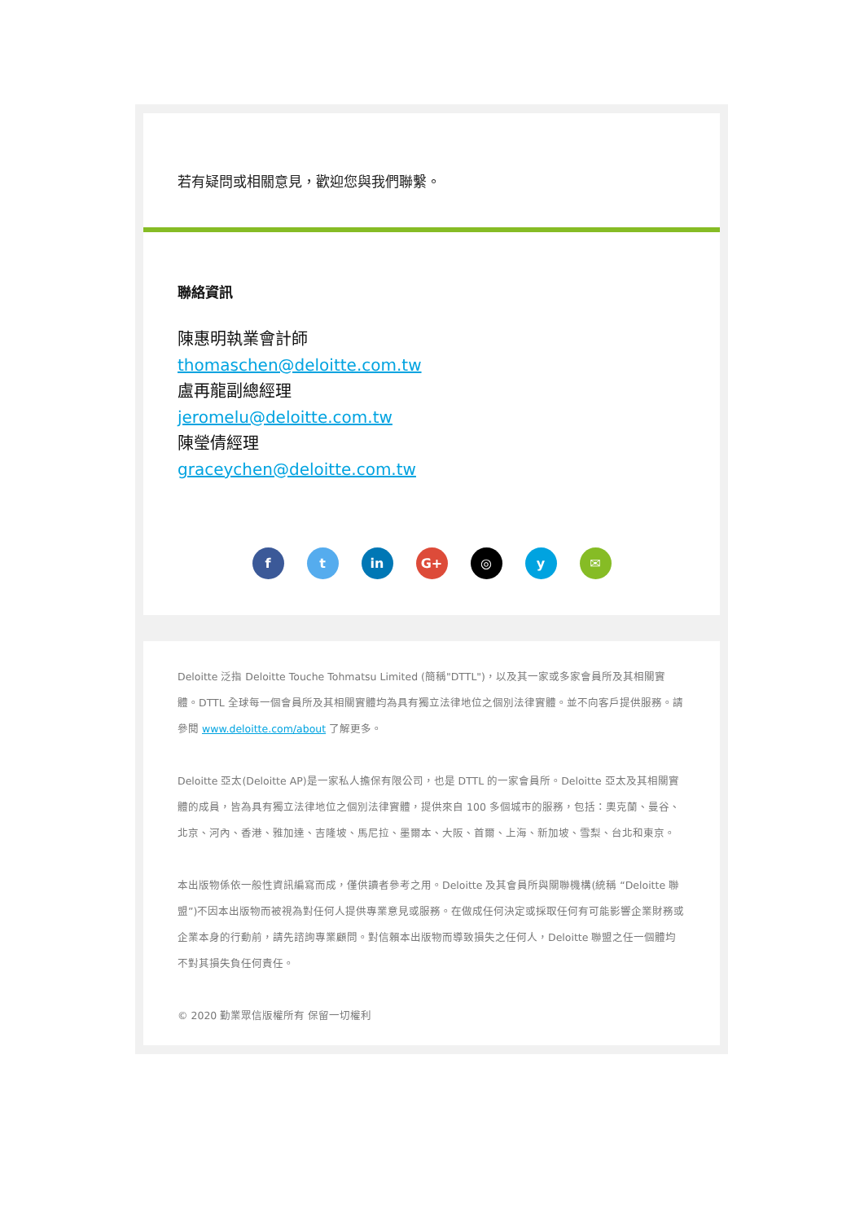若有疑問或相關意見，歡迎您與我們聯繫。
聯絡資訊
陳惠明執業會計師
thomaschen@deloitte.com.tw
盧再龍副總經理
jeromelu@deloitte.com.tw
陳瑩倩經理
graceychen@deloitte.com.tw
f t in G+ ◎ y ✉
Deloitte 泛指 Deloitte Touche Tohmatsu Limited (簡稱"DTTL")，以及其一家或多家會員所及其相關實體。DTTL 全球每一個會員所及其相關實體均為具有獨立法律地位之個別法律實體。並不向客戶提供服務。請參閱 www.deloitte.com/about 了解更多。
Deloitte 亞太(Deloitte AP)是一家私人擔保有限公司，也是 DTTL 的一家會員所。Deloitte 亞太及其相關實體的成員，皆為具有獨立法律地位之個別法律實體，提供來自 100 多個城市的服務，包括：奧克蘭、曼谷、北京、河內、香港、雅加達、吉隆坡、馬尼拉、墨爾本、大阪、首爾、上海、新加坡、雪梨、台北和東京。
本出版物係依一般性資訊編寫而成，僅供讀者參考之用。Deloitte 及其會員所與關聯機構(統稱 “Deloitte 聯盟”)不因本出版物而被視為對任何人提供專業意見或服務。在做成任何決定或採取任何有可能影響企業財務或企業本身的行動前，請先諮詢專業顧問。對信賴本出版物而導致損失之任何人，Deloitte 聯盟之任一個體均不對其損失負任何責任。
© 2020 勤業眾信版權所有 保留一切權利